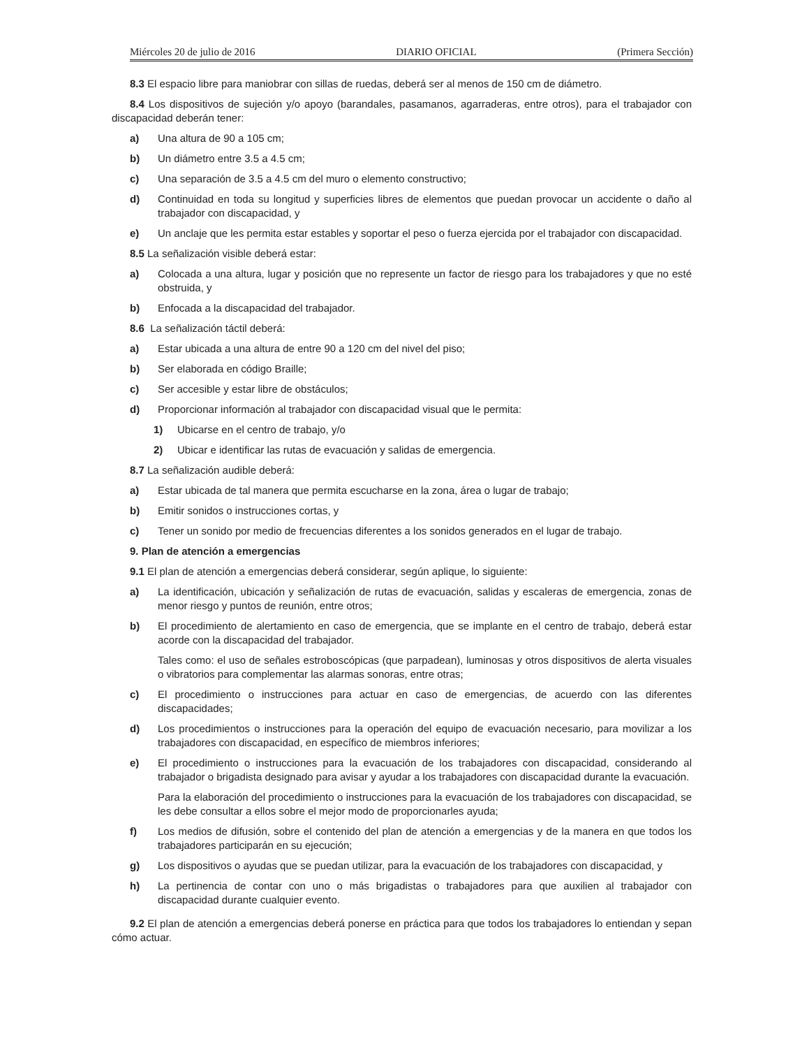Miércoles 20 de julio de 2016 DIARIO OFICIAL (Primera Sección)
8.3 El espacio libre para maniobrar con sillas de ruedas, deberá ser al menos de 150 cm de diámetro.
8.4 Los dispositivos de sujeción y/o apoyo (barandales, pasamanos, agarraderas, entre otros), para el trabajador con discapacidad deberán tener:
a) Una altura de 90 a 105 cm;
b) Un diámetro entre 3.5 a 4.5 cm;
c) Una separación de 3.5 a 4.5 cm del muro o elemento constructivo;
d) Continuidad en toda su longitud y superficies libres de elementos que puedan provocar un accidente o daño al trabajador con discapacidad, y
e) Un anclaje que les permita estar estables y soportar el peso o fuerza ejercida por el trabajador con discapacidad.
8.5 La señalización visible deberá estar:
a) Colocada a una altura, lugar y posición que no represente un factor de riesgo para los trabajadores y que no esté obstruida, y
b) Enfocada a la discapacidad del trabajador.
8.6 La señalización táctil deberá:
a) Estar ubicada a una altura de entre 90 a 120 cm del nivel del piso;
b) Ser elaborada en código Braille;
c) Ser accesible y estar libre de obstáculos;
d) Proporcionar información al trabajador con discapacidad visual que le permita:
1) Ubicarse en el centro de trabajo, y/o
2) Ubicar e identificar las rutas de evacuación y salidas de emergencia.
8.7 La señalización audible deberá:
a) Estar ubicada de tal manera que permita escucharse en la zona, área o lugar de trabajo;
b) Emitir sonidos o instrucciones cortas, y
c) Tener un sonido por medio de frecuencias diferentes a los sonidos generados en el lugar de trabajo.
9. Plan de atención a emergencias
9.1 El plan de atención a emergencias deberá considerar, según aplique, lo siguiente:
a) La identificación, ubicación y señalización de rutas de evacuación, salidas y escaleras de emergencia, zonas de menor riesgo y puntos de reunión, entre otros;
b) El procedimiento de alertamiento en caso de emergencia, que se implante en el centro de trabajo, deberá estar acorde con la discapacidad del trabajador.
Tales como: el uso de señales estroboscópicas (que parpadean), luminosas y otros dispositivos de alerta visuales o vibratorios para complementar las alarmas sonoras, entre otras;
c) El procedimiento o instrucciones para actuar en caso de emergencias, de acuerdo con las diferentes discapacidades;
d) Los procedimientos o instrucciones para la operación del equipo de evacuación necesario, para movilizar a los trabajadores con discapacidad, en específico de miembros inferiores;
e) El procedimiento o instrucciones para la evacuación de los trabajadores con discapacidad, considerando al trabajador o brigadista designado para avisar y ayudar a los trabajadores con discapacidad durante la evacuación.
Para la elaboración del procedimiento o instrucciones para la evacuación de los trabajadores con discapacidad, se les debe consultar a ellos sobre el mejor modo de proporcionarles ayuda;
f) Los medios de difusión, sobre el contenido del plan de atención a emergencias y de la manera en que todos los trabajadores participarán en su ejecución;
g) Los dispositivos o ayudas que se puedan utilizar, para la evacuación de los trabajadores con discapacidad, y
h) La pertinencia de contar con uno o más brigadistas o trabajadores para que auxilien al trabajador con discapacidad durante cualquier evento.
9.2 El plan de atención a emergencias deberá ponerse en práctica para que todos los trabajadores lo entiendan y sepan cómo actuar.